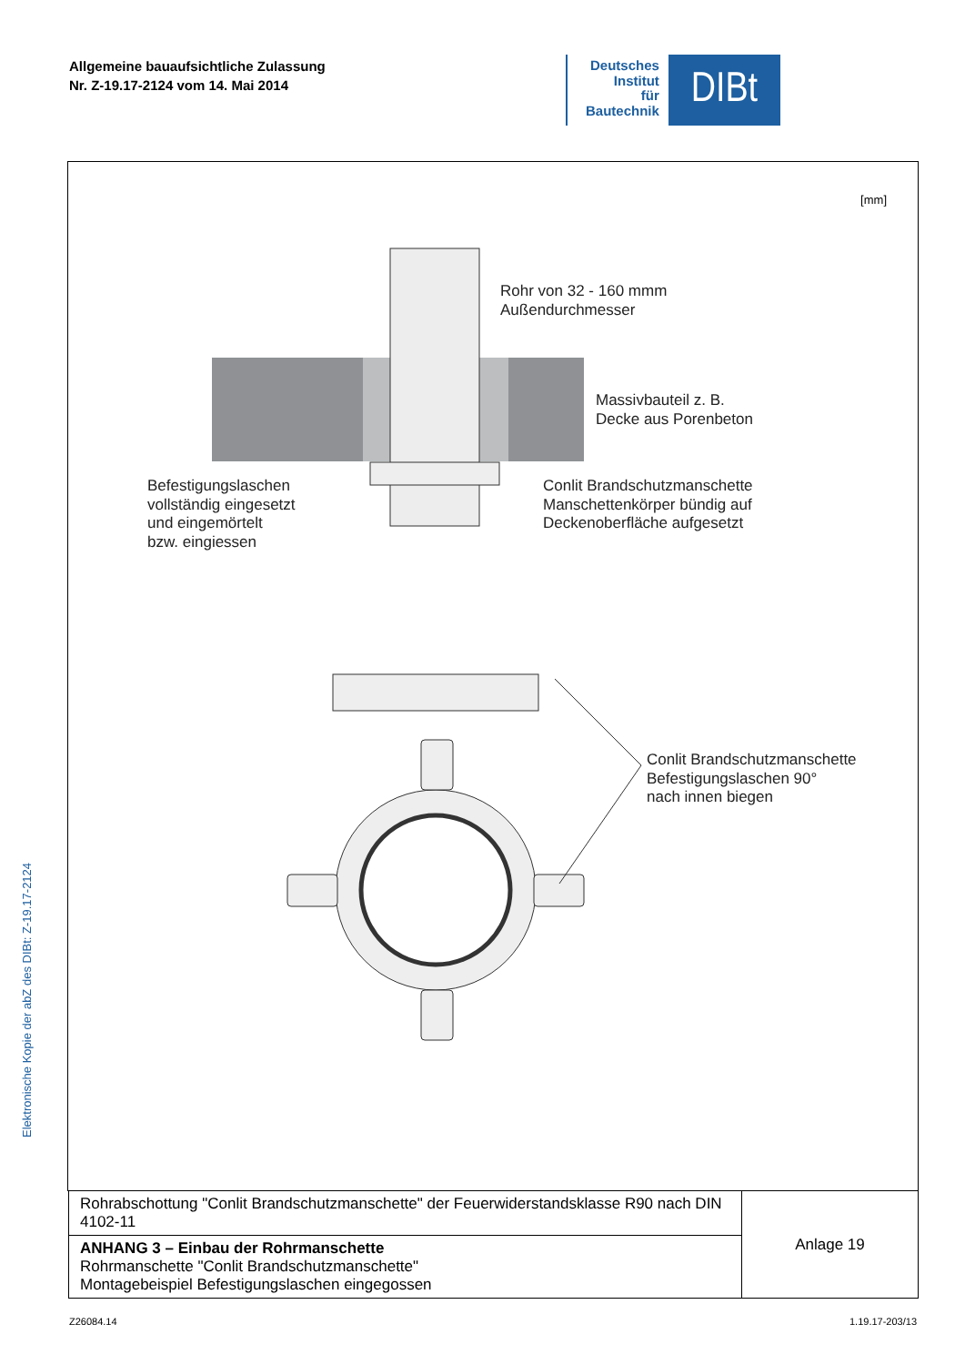Allgemeine bauaufsichtliche Zulassung
Nr. Z-19.17-2124 vom 14. Mai 2014
Deutsches
Institut
für
Bautechnik
DIBt
Elektronische Kopie der abZ des DIBt: Z-19.17-2124
[mm]
Rohr von 32 - 160 mmm
Außendurchmesser
Massivbauteil z. B.
Decke aus Porenbeton
Befestigungslaschen
vollständig eingesetzt
und eingemörtelt
bzw. eingiessen
Conlit Brandschutzmanschette
Manschettenkörper bündig auf
Deckenoberfläche aufgesetzt
Conlit Brandschutzmanschette
Befestigungslaschen 90°
nach innen biegen
| Rohrabschottung "Conlit Brandschutzmanschette" der Feuerwiderstandsklasse R90 nach DIN 4102-11 | Anlage 19 |
| ANHANG 3 – Einbau der Rohrmanschette Rohrmanschette "Conlit Brandschutzmanschette" Montagebeispiel Befestigungslaschen eingegossen | |
Z26084.14 1.19.17-203/13